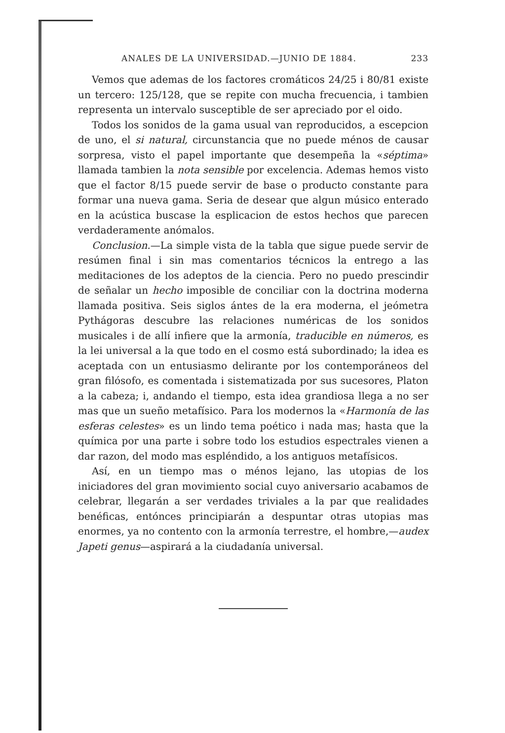ANALES DE LA UNIVERSIDAD.—JUNIO DE 1884. 233
Vemos que ademas de los factores cromáticos 24/25 i 80/81 existe un tercero: 125/128, que se repite con mucha frecuencia, i tambien representa un intervalo susceptible de ser apreciado por el oido.
Todos los sonidos de la gama usual van reproducidos, a escepcion de uno, el si natural, circunstancia que no puede ménos de causar sorpresa, visto el papel importante que desempeña la «séptima» llamada tambien la nota sensible por excelencia. Ademas hemos visto que el factor 8/15 puede servir de base o producto constante para formar una nueva gama. Seria de desear que algun músico enterado en la acústica buscase la esplicacion de estos hechos que parecen verdaderamente anómalos.
Conclusion.—La simple vista de la tabla que sigue puede servir de resúmen final i sin mas comentarios técnicos la entrego a las meditaciones de los adeptos de la ciencia. Pero no puedo prescindir de señalar un hecho imposible de conciliar con la doctrina moderna llamada positiva. Seis siglos ántes de la era moderna, el jeómetra Pythágoras descubre las relaciones numéricas de los sonidos musicales i de allí infiere que la armonía, traducible en números, es la lei universal a la que todo en el cosmo está subordinado; la idea es aceptada con un entusiasmo delirante por los contemporáneos del gran filósofo, es comentada i sistematizada por sus sucesores, Platon a la cabeza; i, andando el tiempo, esta idea grandiosa llega a no ser mas que un sueño metafísico. Para los modernos la «Harmonía de las esferas celestes» es un lindo tema poético i nada mas; hasta que la química por una parte i sobre todo los estudios espectrales vienen a dar razon, del modo mas espléndido, a los antiguos metafísicos.
Así, en un tiempo mas o ménos lejano, las utopias de los iniciadores del gran movimiento social cuyo aniversario acabamos de celebrar, llegarán a ser verdades triviales a la par que realidades benéficas, entónces principiarán a despuntar otras utopias mas enormes, ya no contento con la armonía terrestre, el hombre,—audex Japeti genus—aspirará a la ciudadanía universal.